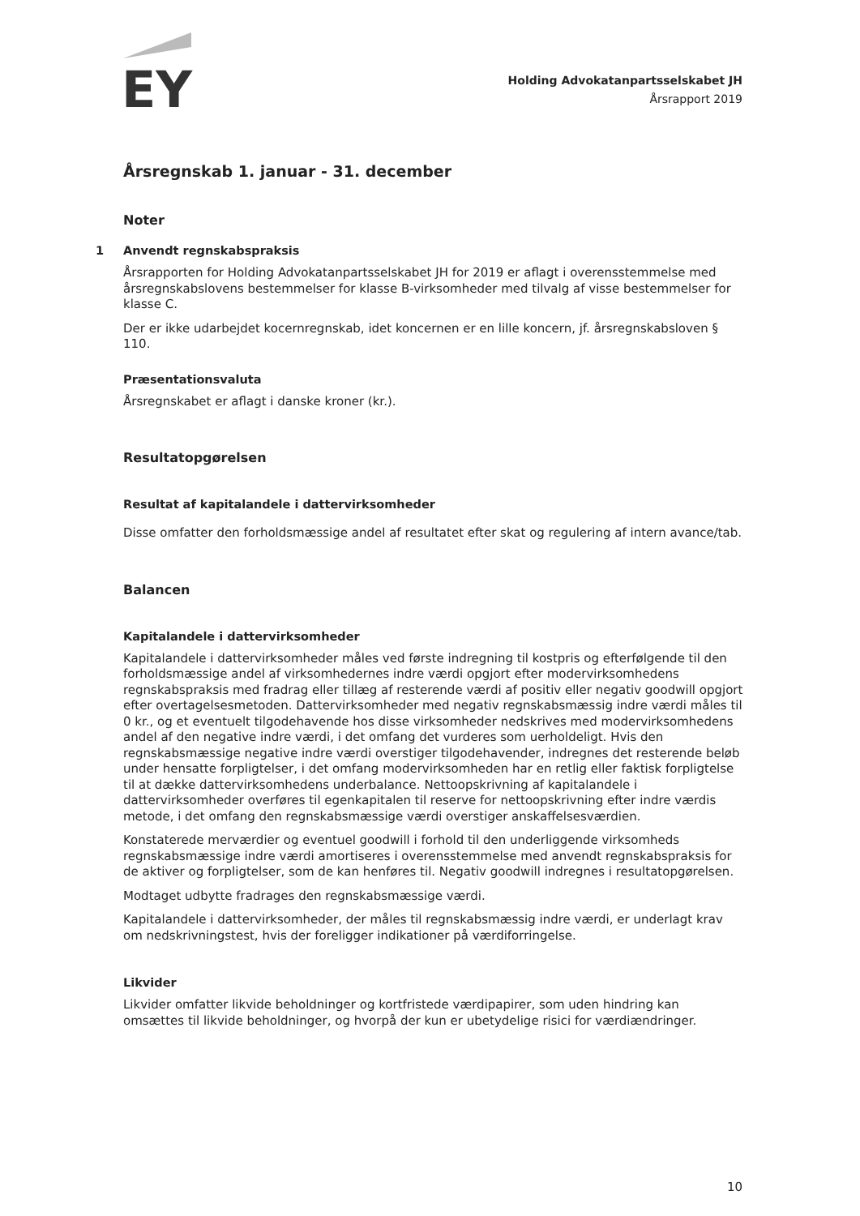EY
Holding Advokatanpartsselskabet JH
Årsrapport 2019
Årsregnskab 1. januar - 31. december
Noter
1 Anvendt regnskabspraksis
Årsrapporten for Holding Advokatanpartsselskabet JH for 2019 er aflagt i overensstemmelse med årsregnskabslovens bestemmelser for klasse B-virksomheder med tilvalg af visse bestemmelser for klasse C.
Der er ikke udarbejdet kocernregnskab, idet koncernen er en lille koncern, jf. årsregnskabsloven § 110.
Præsentationsvaluta
Årsregnskabet er aflagt i danske kroner (kr.).
Resultatopgørelsen
Resultat af kapitalandele i dattervirksomheder
Disse omfatter den forholdsmæssige andel af resultatet efter skat og regulering af intern avance/tab.
Balancen
Kapitalandele i dattervirksomheder
Kapitalandele i dattervirksomheder måles ved første indregning til kostpris og efterfølgende til den forholdsmæssige andel af virksomhedernes indre værdi opgjort efter modervirksomhedens regnskabspraksis med fradrag eller tillæg af resterende værdi af positiv eller negativ goodwill opgjort efter overtagelsesmetoden. Dattervirksomheder med negativ regnskabsmæssig indre værdi måles til 0 kr., og et eventuelt tilgodehavende hos disse virksomheder nedskrives med modervirksomhedens andel af den negative indre værdi, i det omfang det vurderes som uerholdeligt. Hvis den regnskabsmæssige negative indre værdi overstiger tilgodehavender, indregnes det resterende beløb under hensatte forpligtelser, i det omfang modervirksomheden har en retlig eller faktisk forpligtelse til at dække dattervirksomhedens underbalance. Nettoopskrivning af kapitalandele i dattervirksomheder overføres til egenkapitalen til reserve for nettoopskrivning efter indre værdis metode, i det omfang den regnskabsmæssige værdi overstiger anskaffelsesværdien.
Konstaterede merværdier og eventuel goodwill i forhold til den underliggende virksomheds regnskabsmæssige indre værdi amortiseres i overensstemmelse med anvendt regnskabspraksis for de aktiver og forpligtelser, som de kan henføres til. Negativ goodwill indregnes i resultatopgørelsen.
Modtaget udbytte fradrages den regnskabsmæssige værdi.
Kapitalandele i dattervirksomheder, der måles til regnskabsmæssig indre værdi, er underlagt krav om nedskrivningstest, hvis der foreligger indikationer på værdiforringelse.
Likvider
Likvider omfatter likvide beholdninger og kortfristede værdipapirer, som uden hindring kan omsættes til likvide beholdninger, og hvorpå der kun er ubetydelige risici for værdiændringer.
10